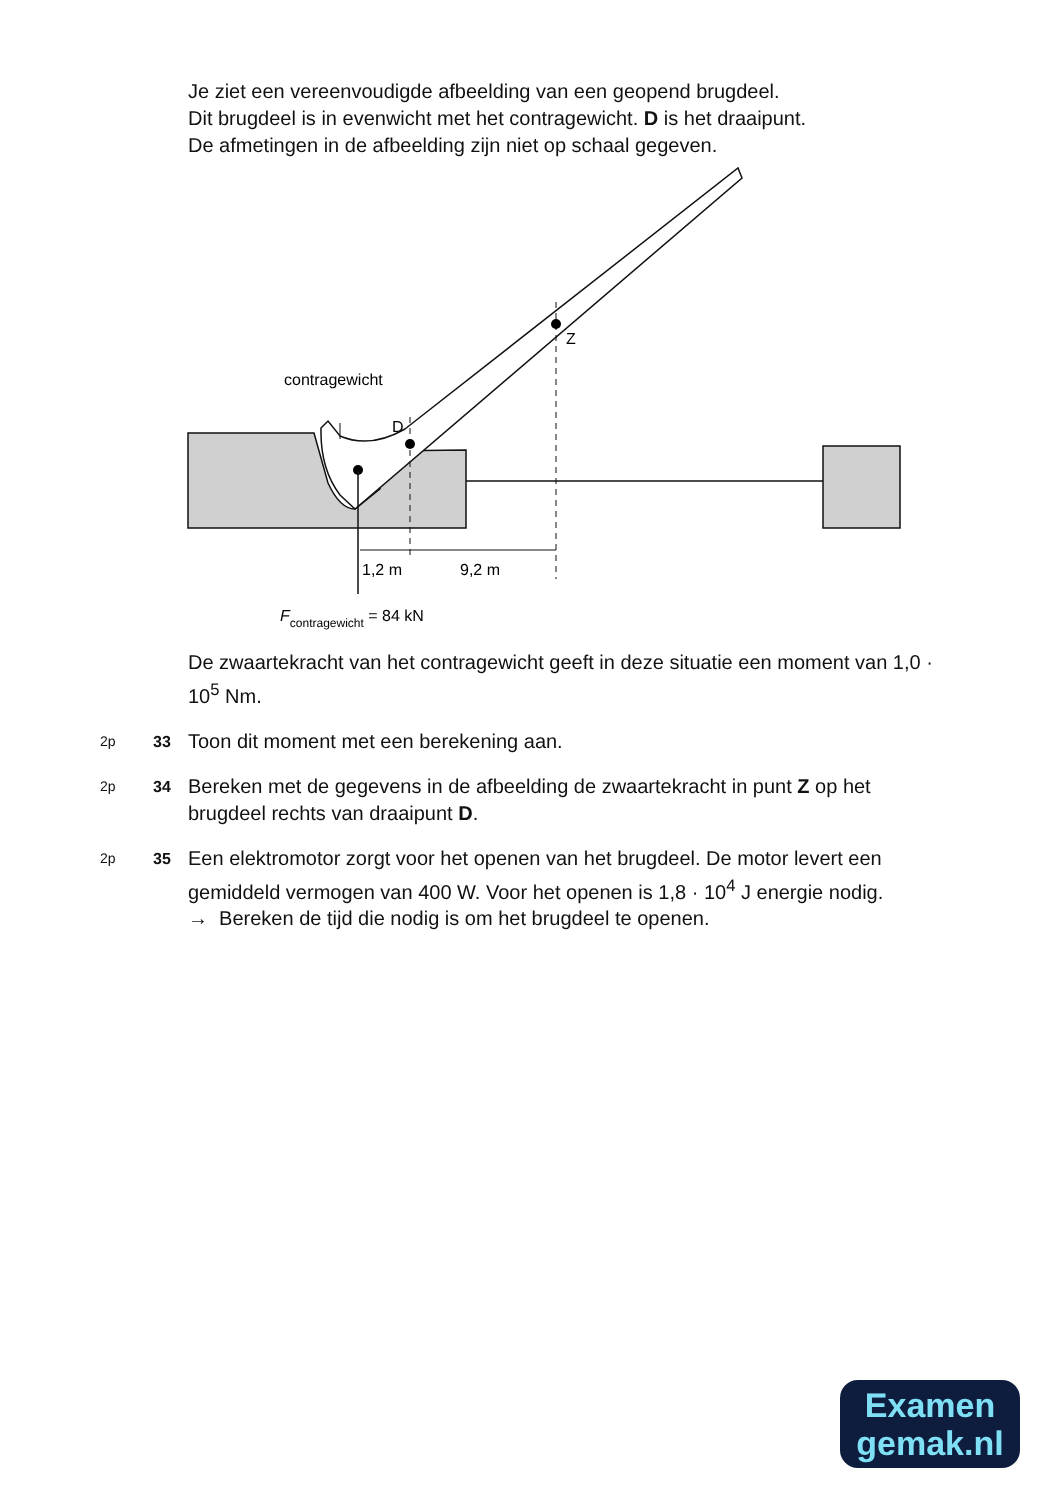Je ziet een vereenvoudigde afbeelding van een geopend brugdeel.
Dit brugdeel is in evenwicht met het contragewicht. D is het draaipunt.
De afmetingen in de afbeelding zijn niet op schaal gegeven.
contragewicht
D
Z
1,2 m
9,2 m
Fcontragewicht = 84 kN
De zwaartekracht van het contragewicht geeft in deze situatie een moment van 1,0 · 10<sup>5</sup> Nm.
2p 33 Toon dit moment met een berekening aan.
2p 34 Bereken met de gegevens in de afbeelding de zwaartekracht in punt Z op het brugdeel rechts van draaipunt D.
2p 35 Een elektromotor zorgt voor het openen van het brugdeel. De motor levert een gemiddeld vermogen van 400 W. Voor het openen is 1,8 · 10<sup>4</sup> J energie nodig.
→ Bereken de tijd die nodig is om het brugdeel te openen.
Examen
gemak.nl